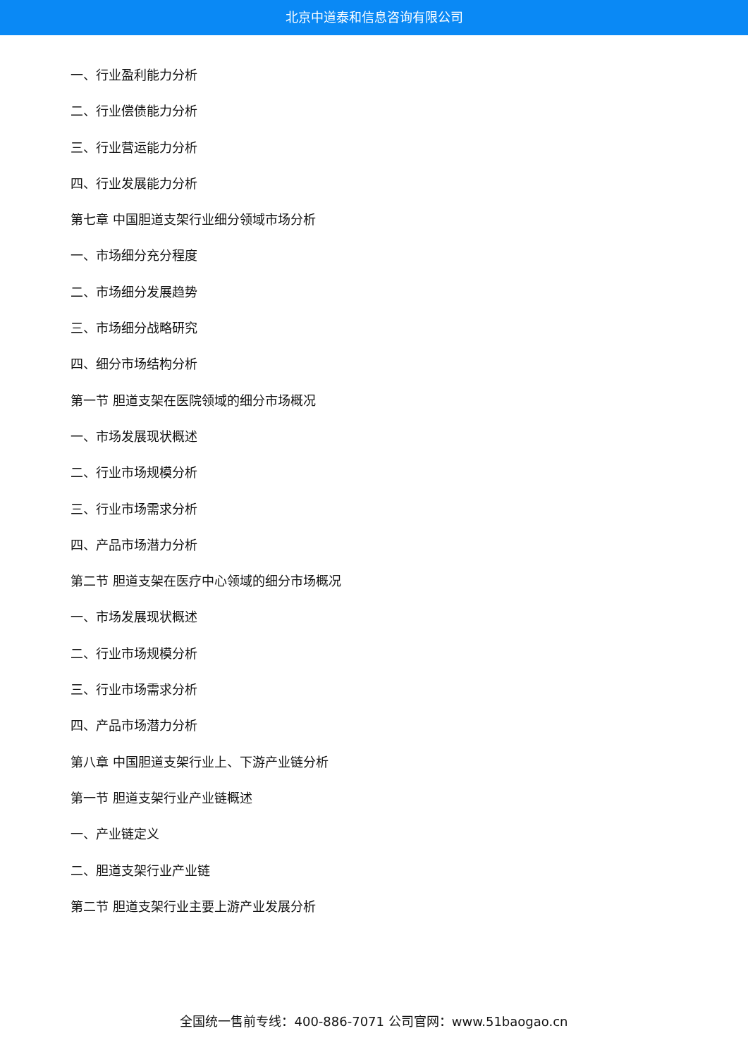北京中道泰和信息咨询有限公司
一、行业盈利能力分析
二、行业偿债能力分析
三、行业营运能力分析
四、行业发展能力分析
第七章 中国胆道支架行业细分领域市场分析
一、市场细分充分程度
二、市场细分发展趋势
三、市场细分战略研究
四、细分市场结构分析
第一节 胆道支架在医院领域的细分市场概况
一、市场发展现状概述
二、行业市场规模分析
三、行业市场需求分析
四、产品市场潜力分析
第二节 胆道支架在医疗中心领域的细分市场概况
一、市场发展现状概述
二、行业市场规模分析
三、行业市场需求分析
四、产品市场潜力分析
第八章 中国胆道支架行业上、下游产业链分析
第一节 胆道支架行业产业链概述
一、产业链定义
二、胆道支架行业产业链
第二节 胆道支架行业主要上游产业发展分析
全国统一售前专线：400-886-7071 公司官网：www.51baogao.cn